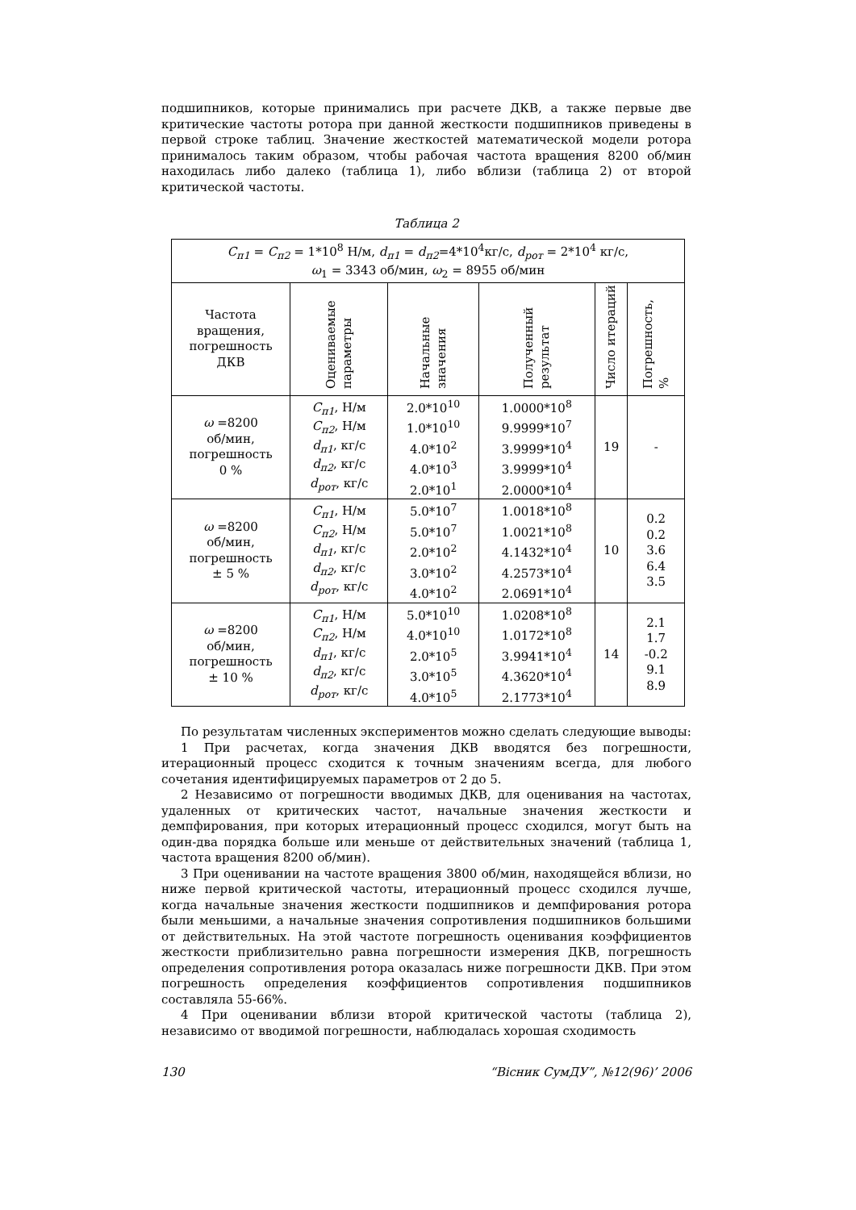подшипников, которые принимались при расчете ДКВ, а также первые две критические частоты ротора при данной жесткости подшипников приведены в первой строке таблиц. Значение жесткостей математической модели ротора принималось таким образом, чтобы рабочая частота вращения 8200 об/мин находилась либо далеко (таблица 1), либо вблизи (таблица 2) от второй критической частоты.
Таблица 2
| C<sub>п1</sub> = C<sub>п2</sub> = 1*10<sup>8</sup> Н/м, d<sub>п1</sub> = d<sub>п2</sub> =4*10<sup>4</sup>кг/с, d<sub>рот</sub> = 2*10<sup>4</sup> кг/с, ω<sub>1</sub> = 3343 об/мин, ω<sub>2</sub> = 8955 об/мин | | | | | |
| Частота вращения, погрешность ДКВ | Оцениваемые параметры | Начальные значения | Полученный результат | Число итераций | Погрешность, % |
| ω =8200 об/мин, погрешность 0 % | C<sub>п1</sub> , Н/м C<sub>п2</sub> , Н/м d<sub>п1</sub> , кг/с d<sub>п2</sub> , кг/с d<sub>рот</sub> , кг/с | 2.0*10<sup>10</sup> 1.0*10<sup>10</sup> 4.0*10<sup>2</sup> 4.0*10<sup>3</sup> 2.0*10<sup>1</sup> | 1.0000*10<sup>8</sup> 9.9999*10<sup>7</sup> 3.9999*10<sup>4</sup> 3.9999*10<sup>4</sup> 2.0000*10<sup>4</sup> | 19 | - |
| ω =8200 об/мин, погрешность ± 5 % | C<sub>п1</sub> , Н/м C<sub>п2</sub> , Н/м d<sub>п1</sub> , кг/с d<sub>п2</sub> , кг/с d<sub>рот</sub> , кг/с | 5.0*10<sup>7</sup> 5.0*10<sup>7</sup> 2.0*10<sup>2</sup> 3.0*10<sup>2</sup> 4.0*10<sup>2</sup> | 1.0018*10<sup>8</sup> 1.0021*10<sup>8</sup> 4.1432*10<sup>4</sup> 4.2573*10<sup>4</sup> 2.0691*10<sup>4</sup> | 10 | 0.2 0.2 3.6 6.4 3.5 |
| ω =8200 об/мин, погрешность ± 10 % | C<sub>п1</sub> , Н/м C<sub>п2</sub> , Н/м d<sub>п1</sub> , кг/с d<sub>п2</sub> , кг/с d<sub>рот</sub> , кг/с | 5.0*10<sup>10</sup> 4.0*10<sup>10</sup> 2.0*10<sup>5</sup> 3.0*10<sup>5</sup> 4.0*10<sup>5</sup> | 1.0208*10<sup>8</sup> 1.0172*10<sup>8</sup> 3.9941*10<sup>4</sup> 4.3620*10<sup>4</sup> 2.1773*10<sup>4</sup> | 14 | 2.1 1.7 -0.2 9.1 8.9 |
По результатам численных экспериментов можно сделать следующие выводы:
1 При расчетах, когда значения ДКВ вводятся без погрешности, итерационный процесс сходится к точным значениям всегда, для любого сочетания идентифицируемых параметров от 2 до 5.
2 Независимо от погрешности вводимых ДКВ, для оценивания на частотах, удаленных от критических частот, начальные значения жесткости и демпфирования, при которых итерационный процесс сходился, могут быть на один-два порядка больше или меньше от действительных значений (таблица 1, частота вращения 8200 об/мин).
3 При оценивании на частоте вращения 3800 об/мин, находящейся вблизи, но ниже первой критической частоты, итерационный процесс сходился лучше, когда начальные значения жесткости подшипников и демпфирования ротора были меньшими, а начальные значения сопротивления подшипников большими от действительных. На этой частоте погрешность оценивания коэффициентов жесткости приблизительно равна погрешности измерения ДКВ, погрешность определения сопротивления ротора оказалась ниже погрешности ДКВ. При этом погрешность определения коэффициентов сопротивления подшипников составляла 55-66%.
4 При оценивании вблизи второй критической частоты (таблица 2), независимо от вводимой погрешности, наблюдалась хорошая сходимость
130 “Вісник СумДУ”, №12(96)’ 2006